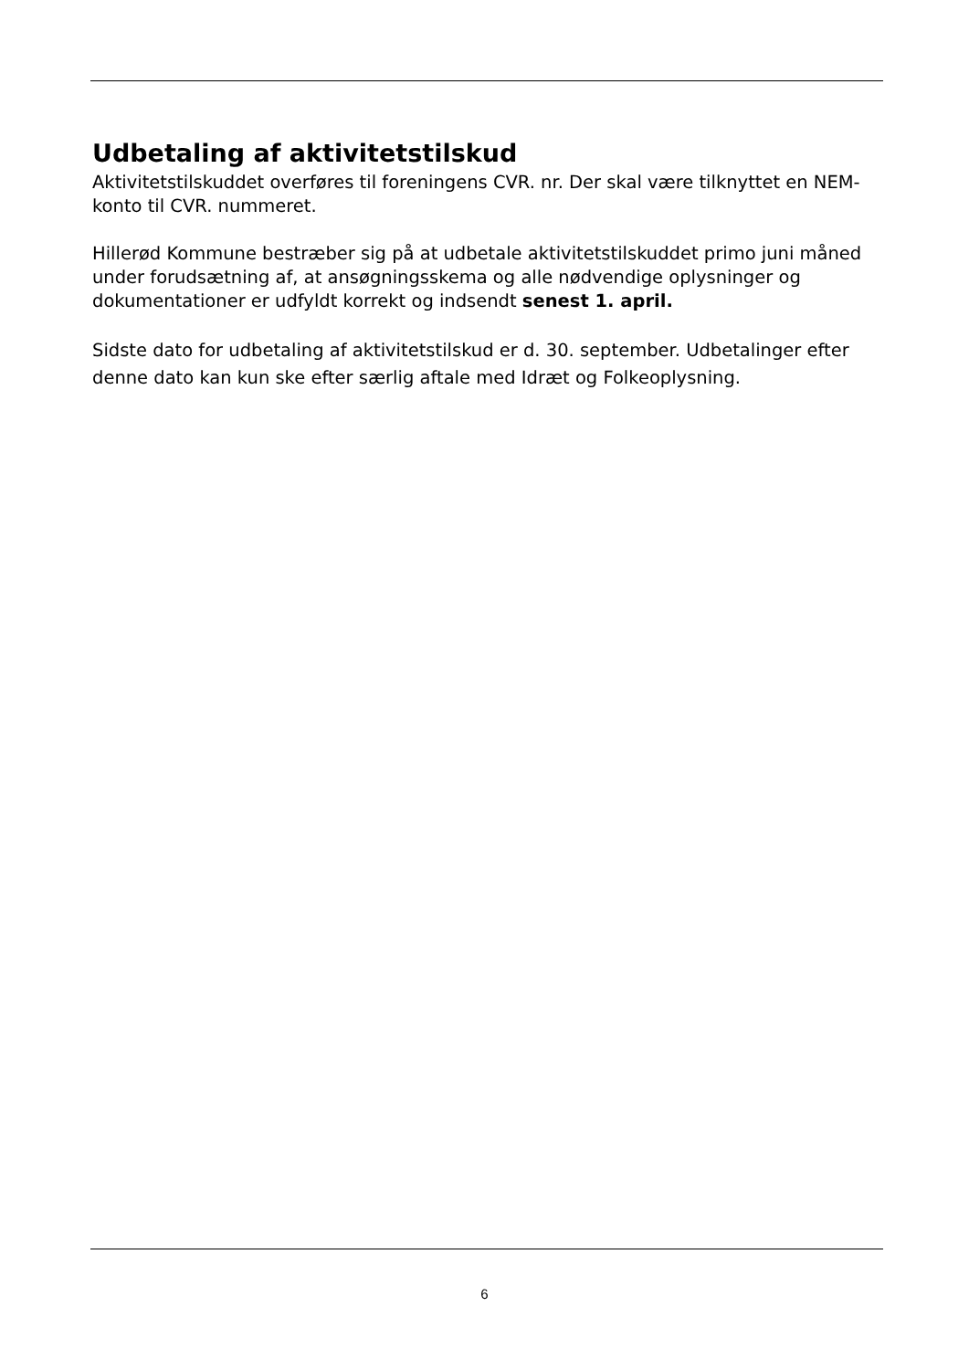Udbetaling af aktivitetstilskud
Aktivitetstilskuddet overføres til foreningens CVR. nr. Der skal være tilknyttet en NEM-konto til CVR. nummeret.
Hillerød Kommune bestræber sig på at udbetale aktivitetstilskuddet primo juni måned under forudsætning af, at ansøgningsskema og alle nødvendige oplysninger og dokumentationer er udfyldt korrekt og indsendt senest 1. april.
Sidste dato for udbetaling af aktivitetstilskud er d. 30. september. Udbetalinger efter denne dato kan kun ske efter særlig aftale med Idræt og Folkeoplysning.
6